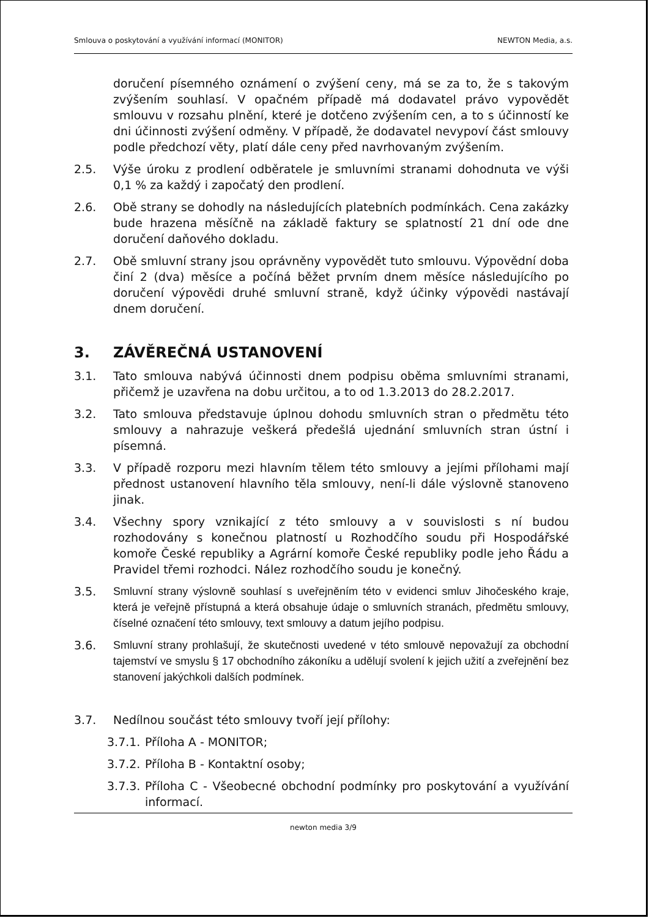Smlouva o poskytování a využívání informací (MONITOR) NEWTON Media, a.s.
doručení písemného oznámení o zvýšení ceny, má se za to, že s takovým zvýšením souhlasí. V opačném případě má dodavatel právo vypovědět smlouvu v rozsahu plnění, které je dotčeno zvýšením cen, a to s účinností ke dni účinnosti zvýšení odměny. V případě, že dodavatel nevypoví část smlouvy podle předchozí věty, platí dále ceny před navrhovaným zvýšením.
2.5. Výše úroku z prodlení odběratele je smluvními stranami dohodnuta ve výši 0,1 % za každý i započatý den prodlení.
2.6. Obě strany se dohodly na následujících platebních podmínkách. Cena zakázky bude hrazena měsíčně na základě faktury se splatností 21 dní ode dne doručení daňového dokladu.
2.7. Obě smluvní strany jsou oprávněny vypovědět tuto smlouvu. Výpovědní doba činí 2 (dva) měsíce a počíná běžet prvním dnem měsíce následujícího po doručení výpovědi druhé smluvní straně, když účinky výpovědi nastávají dnem doručení.
3. ZÁVĚREČNÁ USTANOVENÍ
3.1. Tato smlouva nabývá účinnosti dnem podpisu oběma smluvními stranami, přičemž je uzavřena na dobu určitou, a to od 1.3.2013 do 28.2.2017.
3.2. Tato smlouva představuje úplnou dohodu smluvních stran o předmětu této smlouvy a nahrazuje veškerá předešlá ujednání smluvních stran ústní i písemná.
3.3. V případě rozporu mezi hlavním tělem této smlouvy a jejími přílohami mají přednost ustanovení hlavního těla smlouvy, není-li dále výslovně stanoveno jinak.
3.4. Všechny spory vznikající z této smlouvy a v souvislosti s ní budou rozhodovány s konečnou platností u Rozhodčího soudu při Hospodářské komoře České republiky a Agrární komoře České republiky podle jeho Řádu a Pravidel třemi rozhodci. Nález rozhodčího soudu je konečný.
3.5. Smluvní strany výslovně souhlasí s uveřejněním této v evidenci smluv Jihočeského kraje, která je veřejně přístupná a která obsahuje údaje o smluvních stranách, předmětu smlouvy, číselné označení této smlouvy, text smlouvy a datum jejího podpisu.
3.6. Smluvní strany prohlašují, že skutečnosti uvedené v této smlouvě nepovažují za obchodní tajemství ve smyslu § 17 obchodního zákoníku a udělují svolení k jejich užití a zveřejnění bez stanovení jakýchkoli dalších podmínek.
3.7. Nedílnou součást této smlouvy tvoří její přílohy:
3.7.1.
Příloha A - MONITOR;
3.7.2.
Příloha B - Kontaktní osoby;
3.7.3.
Příloha C - Všeobecné obchodní podmínky pro poskytování a využívání informací.
newton media 3/9